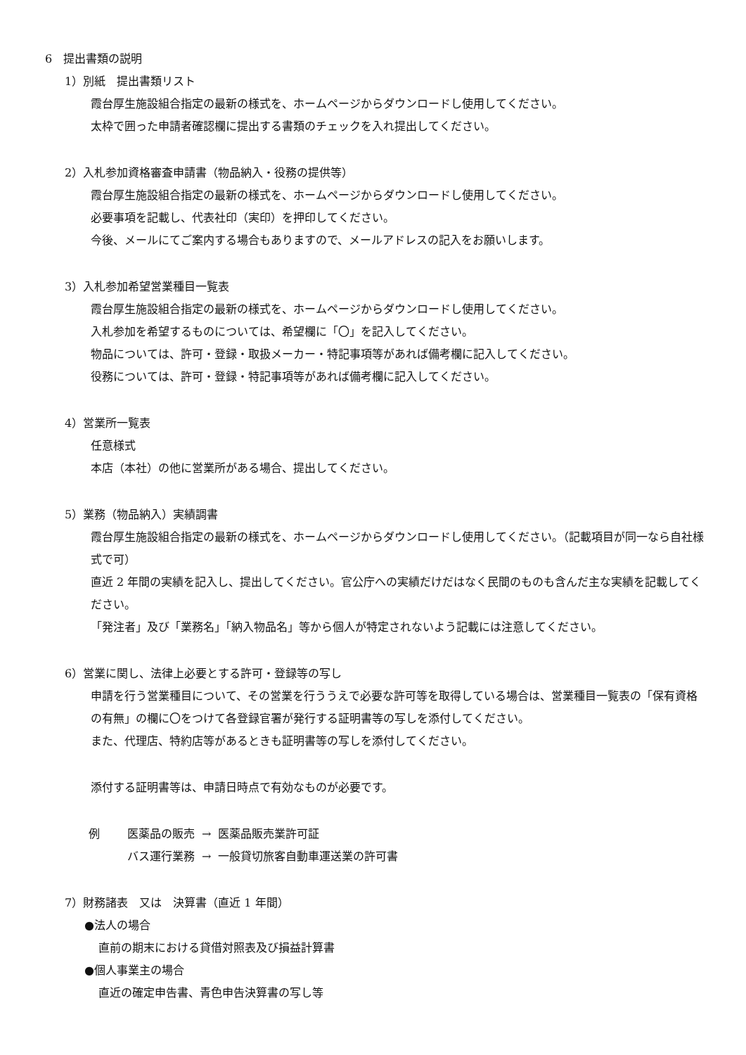6　提出書類の説明
1）別紙　提出書類リスト
霞台厚生施設組合指定の最新の様式を、ホームページからダウンロードし使用してください。
太枠で囲った申請者確認欄に提出する書類のチェックを入れ提出してください。
2）入札参加資格審査申請書（物品納入・役務の提供等）
霞台厚生施設組合指定の最新の様式を、ホームページからダウンロードし使用してください。
必要事項を記載し、代表社印（実印）を押印してください。
今後、メールにてご案内する場合もありますので、メールアドレスの記入をお願いします。
3）入札参加希望営業種目一覧表
霞台厚生施設組合指定の最新の様式を、ホームページからダウンロードし使用してください。
入札参加を希望するものについては、希望欄に「〇」を記入してください。
物品については、許可・登録・取扱メーカー・特記事項等があれば備考欄に記入してください。
役務については、許可・登録・特記事項等があれば備考欄に記入してください。
4）営業所一覧表
任意様式
本店（本社）の他に営業所がある場合、提出してください。
5）業務（物品納入）実績調書
霞台厚生施設組合指定の最新の様式を、ホームページからダウンロードし使用してください。（記載項目が同一なら自社様式で可）
直近 2 年間の実績を記入し、提出してください。官公庁への実績だけだはなく民間のものも含んだ主な実績を記載してください。
「発注者」及び「業務名」「納入物品名」等から個人が特定されないよう記載には注意してください。
6）営業に関し、法律上必要とする許可・登録等の写し
申請を行う営業種目について、その営業を行ううえで必要な許可等を取得している場合は、営業種目一覧表の「保有資格の有無」の欄に〇をつけて各登録官署が発行する証明書等の写しを添付してください。
また、代理店、特約店等があるときも証明書等の写しを添付してください。
添付する証明書等は、申請日時点で有効なものが必要です。
| 例 | 医薬品の販売 | → | 医薬品販売業許可証 |
| | バス運行業務 | → | 一般貸切旅客自動車運送業の許可書 |
7）財務諸表　又は　決算書（直近 1 年間）
●法人の場合
直前の期末における貸借対照表及び損益計算書
●個人事業主の場合
直近の確定申告書、青色申告決算書の写し等